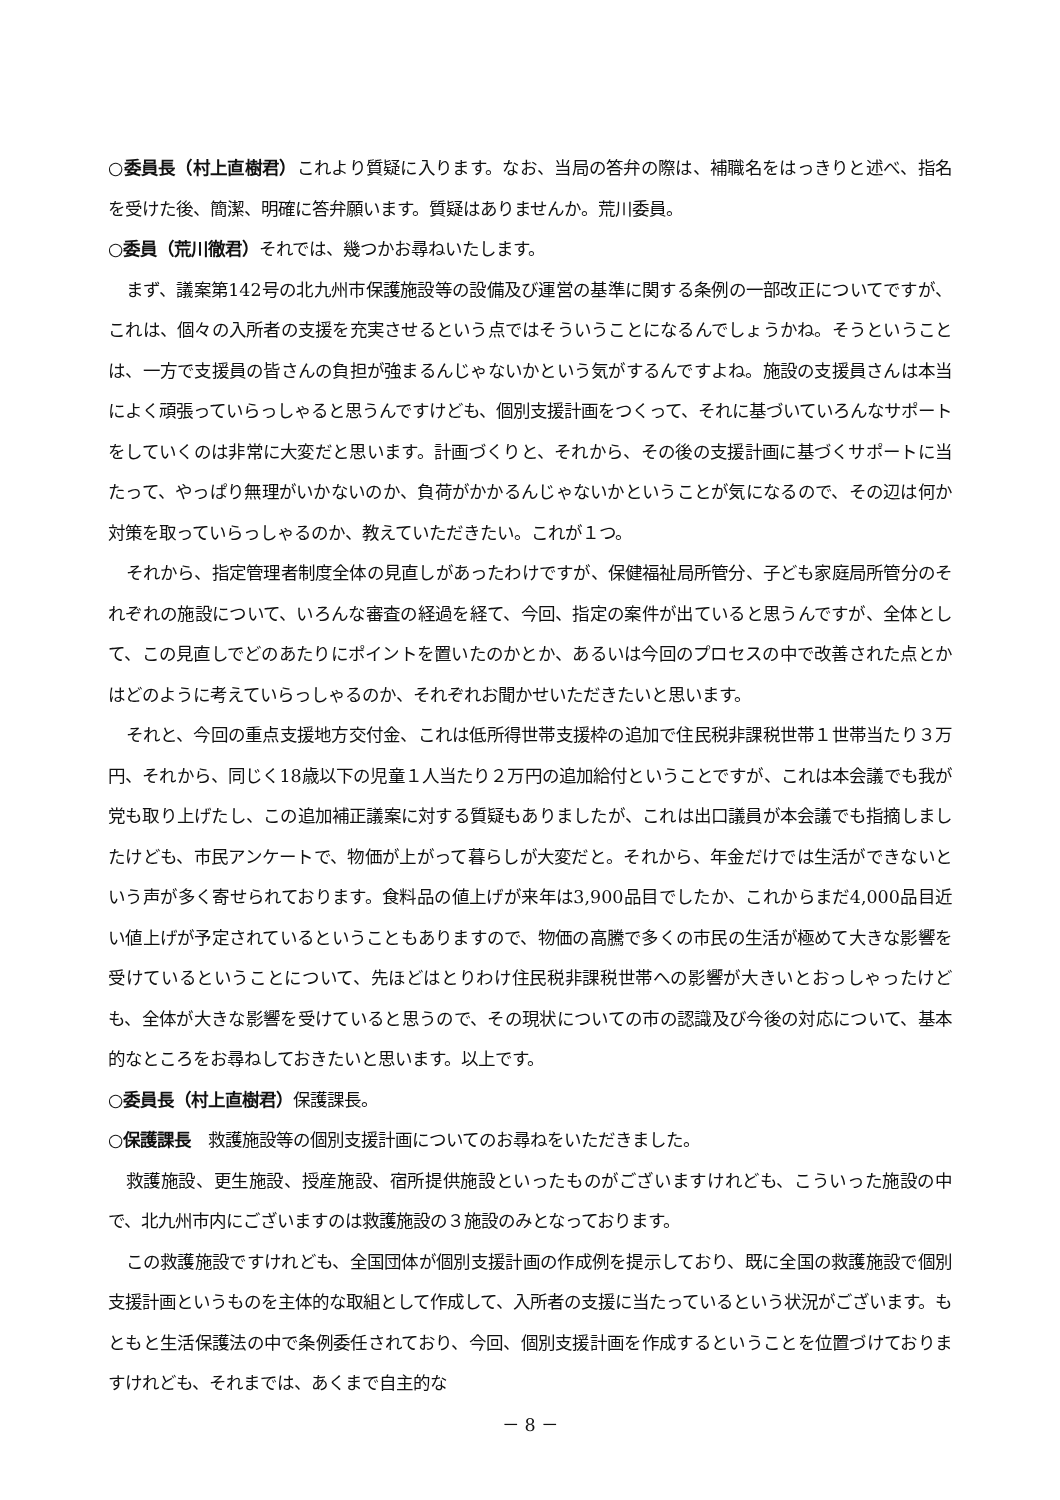○委員長（村上直樹君）これより質疑に入ります。なお、当局の答弁の際は、補職名をはっきりと述べ、指名を受けた後、簡潔、明確に答弁願います。質疑はありませんか。荒川委員。
○委員（荒川徹君）それでは、幾つかお尋ねいたします。
まず、議案第142号の北九州市保護施設等の設備及び運営の基準に関する条例の一部改正についてですが、これは、個々の入所者の支援を充実させるという点ではそういうことになるんでしょうかね。そうということは、一方で支援員の皆さんの負担が強まるんじゃないかという気がするんですよね。施設の支援員さんは本当によく頑張っていらっしゃると思うんですけども、個別支援計画をつくって、それに基づいていろんなサポートをしていくのは非常に大変だと思います。計画づくりと、それから、その後の支援計画に基づくサポートに当たって、やっぱり無理がいかないのか、負荷がかかるんじゃないかということが気になるので、その辺は何か対策を取っていらっしゃるのか、教えていただきたい。これが１つ。
それから、指定管理者制度全体の見直しがあったわけですが、保健福祉局所管分、子ども家庭局所管分のそれぞれの施設について、いろんな審査の経過を経て、今回、指定の案件が出ていると思うんですが、全体として、この見直しでどのあたりにポイントを置いたのかとか、あるいは今回のプロセスの中で改善された点とかはどのように考えていらっしゃるのか、それぞれお聞かせいただきたいと思います。
それと、今回の重点支援地方交付金、これは低所得世帯支援枠の追加で住民税非課税世帯１世帯当たり３万円、それから、同じく18歳以下の児童１人当たり２万円の追加給付ということですが、これは本会議でも我が党も取り上げたし、この追加補正議案に対する質疑もありましたが、これは出口議員が本会議でも指摘しましたけども、市民アンケートで、物価が上がって暮らしが大変だと。それから、年金だけでは生活ができないという声が多く寄せられております。食料品の値上げが来年は3,900品目でしたか、これからまだ4,000品目近い値上げが予定されているということもありますので、物価の高騰で多くの市民の生活が極めて大きな影響を受けているということについて、先ほどはとりわけ住民税非課税世帯への影響が大きいとおっしゃったけども、全体が大きな影響を受けていると思うので、その現状についての市の認識及び今後の対応について、基本的なところをお尋ねしておきたいと思います。以上です。
○委員長（村上直樹君）保護課長。
○保護課長　救護施設等の個別支援計画についてのお尋ねをいただきました。
救護施設、更生施設、授産施設、宿所提供施設といったものがございますけれども、こういった施設の中で、北九州市内にございますのは救護施設の３施設のみとなっております。
この救護施設ですけれども、全国団体が個別支援計画の作成例を提示しており、既に全国の救護施設で個別支援計画というものを主体的な取組として作成して、入所者の支援に当たっているという状況がございます。もともと生活保護法の中で条例委任されており、今回、個別支援計画を作成するということを位置づけておりますけれども、それまでは、あくまで自主的な
－ 8 －